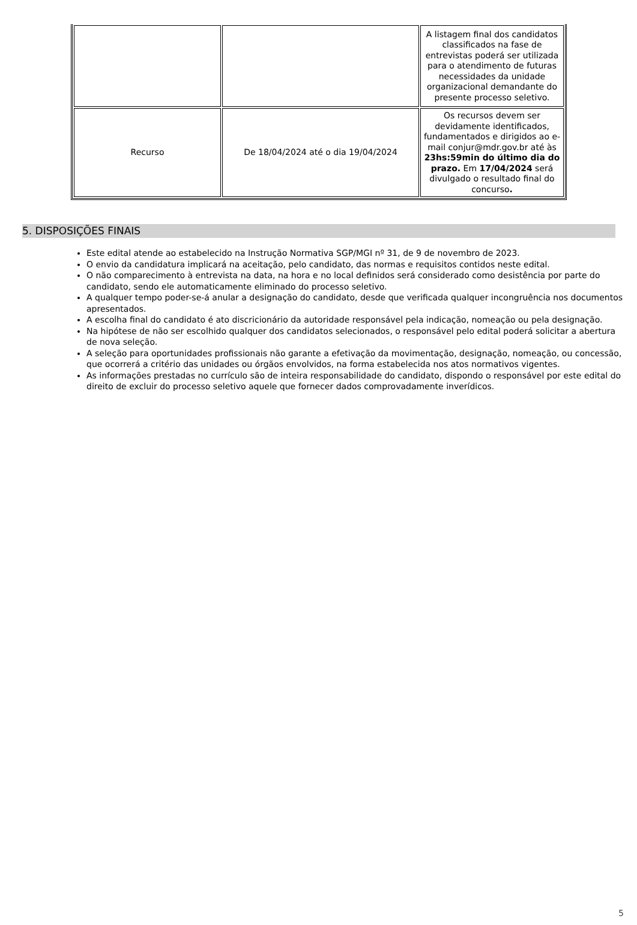| | | A listagem final dos candidatos classificados na fase de entrevistas poderá ser utilizada para o atendimento de futuras necessidades da unidade organizacional demandante do presente processo seletivo. |
| Recurso | De 18/04/2024 até o dia 19/04/2024 | Os recursos devem ser devidamente identificados, fundamentados e dirigidos ao e-mail conjur@mdr.gov.br até às 23hs:59min do último dia do prazo. Em 17/04/2024 será divulgado o resultado final do concurso . |
5. DISPOSIÇÕES FINAIS
Este edital atende ao estabelecido na Instrução Normativa SGP/MGI nº 31, de 9 de novembro de 2023.
O envio da candidatura implicará na aceitação, pelo candidato, das normas e requisitos contidos neste edital.
O não comparecimento à entrevista na data, na hora e no local definidos será considerado como desistência por parte do candidato, sendo ele automaticamente eliminado do processo seletivo.
A qualquer tempo poder-se-á anular a designação do candidato, desde que verificada qualquer incongruência nos documentos apresentados.
A escolha final do candidato é ato discricionário da autoridade responsável pela indicação, nomeação ou pela designação.
Na hipótese de não ser escolhido qualquer dos candidatos selecionados, o responsável pelo edital poderá solicitar a abertura de nova seleção.
A seleção para oportunidades profissionais não garante a efetivação da movimentação, designação, nomeação, ou concessão, que ocorrerá a critério das unidades ou órgãos envolvidos, na forma estabelecida nos atos normativos vigentes.
As informações prestadas no currículo são de inteira responsabilidade do candidato, dispondo o responsável por este edital do direito de excluir do processo seletivo aquele que fornecer dados comprovadamente inverídicos.
5